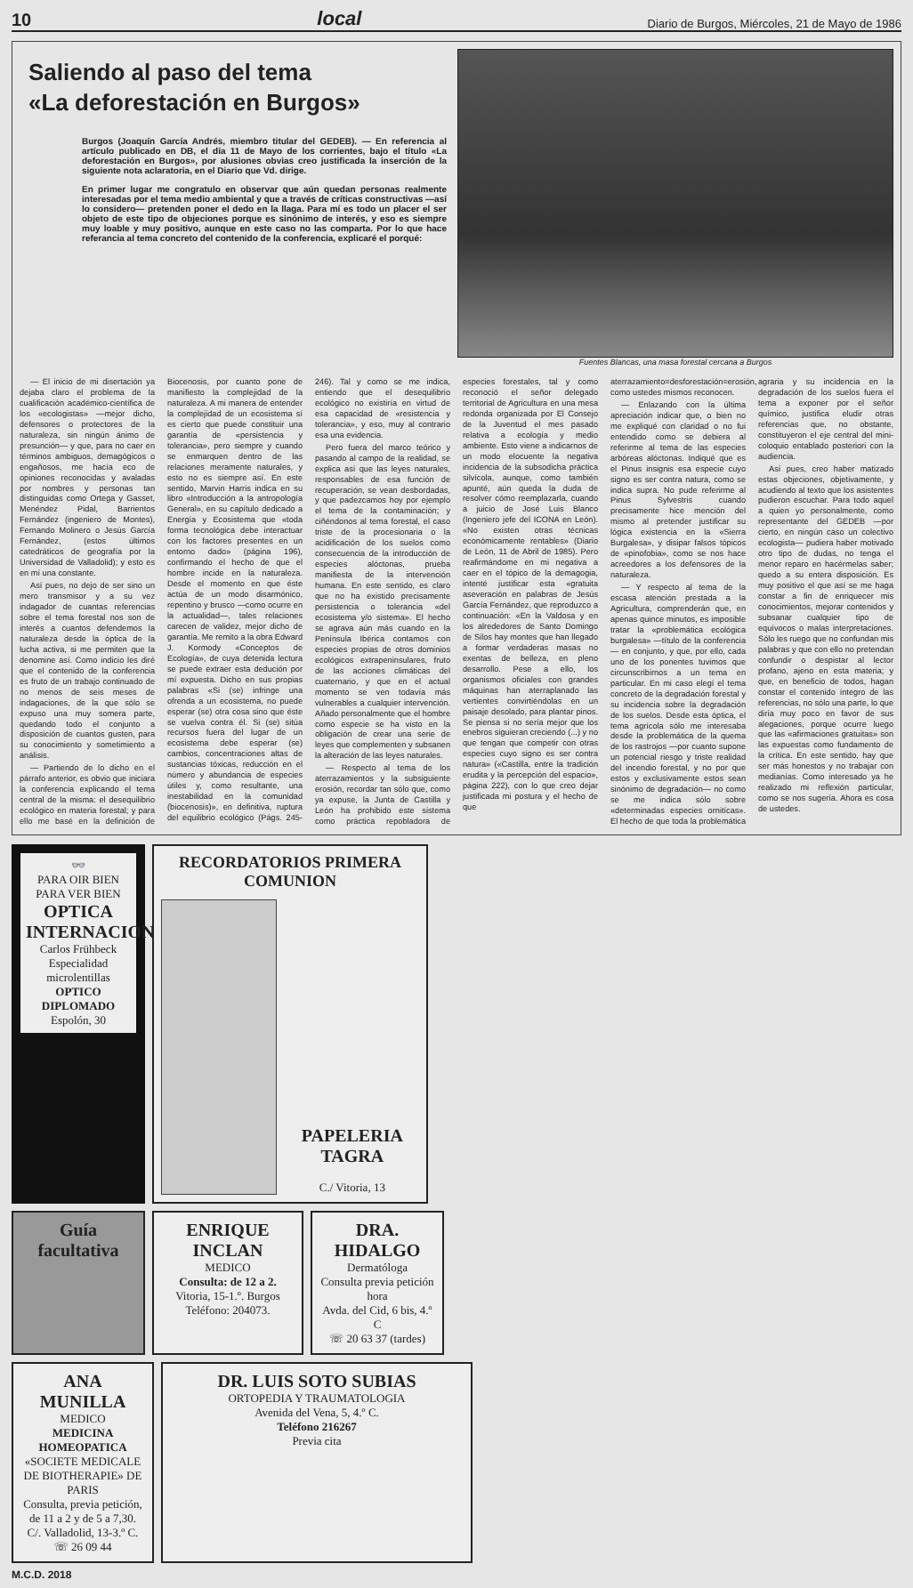10 local Diario de Burgos, Miércoles, 21 de Mayo de 1986
Saliendo al paso del tema
«La deforestación en Burgos»
Burgos (Joaquín García Andrés, miembro titular del GEDEB). — En referencia al artículo publicado en DB, el día 11 de Mayo de los corrientes, bajo el título «La deforestación en Burgos», por alusiones obvias creo justificada la inserción de la siguiente nota aclaratoria, en el Diario que Vd. dirige.
En primer lugar me congratulo en observar que aún quedan personas realmente interesadas por el tema medio ambiental y que a través de críticas constructivas —así lo considero— pretenden poner el dedo en la llaga. Para mí es todo un placer el ser objeto de este tipo de objeciones porque es sinónimo de interés, y eso es siempre muy loable y muy positivo, aunque en este caso no las comparta. Por lo que hace referancia al tema concreto del contenido de la conferencia, explicaré el porqué:
Fuentes Blancas, una masa forestal cercana a Burgos
— El inicio de mi disertación ya dejaba claro el problema de la cualificación académico-científica de los «ecologistas» —mejor dicho, defensores o protectores de la naturaleza, sin ningún ánimo de presunción— y que, para no caer en términos ambiguos, demagógicos o engañosos, me hacía eco de opiniones reconocidas y avaladas por nombres y personas tan distinguidas como Ortega y Gasset, Menéndez Pidal, Barrientos Fernández (ingeniero de Montes), Fernando Molinero o Jesús García Fernández, (estos últimos catedráticos de geografía por la Universidad de Valladolid); y esto es en mí una constante.
Así pues, no dejo de ser sino un mero transmisor y a su vez indagador de cuantas referencias sobre el tema forestal nos son de interés a cuantos defendemos la naturaleza desde la óptica de la lucha activa, si me permiten que la denomine así. Como indicio les diré que el contenido de la conferencia es fruto de un trabajo continuado de no menos de seis meses de indagaciones, de la que sólo se expuso una muy somera parte, quedando todo el conjunto a disposición de cuantos gusten, para su conocimiento y sometimiento a análisis.
— Partiendo de lo dicho en el párrafo anterior, es obvio que iniciara la conferencia explicando el tema central de la misma: el desequilibrio ecológico en materia forestal; y para ello me basé en la definición de Biocenosis, por cuanto pone de manifiesto la complejidad de la naturaleza. A mi manera de entender la complejidad de un ecosistema sí es cierto que puede constituir una garantía de «persistencia y tolerancia», pero siempre y cuando se enmarquen dentro de las relaciones meramente naturales, y esto no es siempre así. En este sentido, Marvin Harris indica en su libro «Introducción a la antropología General», en su capítulo dedicado a Energía y Ecosistema que «toda forma tecnológica debe interactuar con los factores presentes en un entorno dado» (página 196), confirmando el hecho de que el hombre incide en la naturaleza. Desde el momento en que éste actúa de un modo disarmónico, repentino y brusco —como ocurre en la actualidad—, tales relaciones carecen de validez, mejor dicho de garantía. Me remito a la obra Edward J. Kormody «Conceptos de Ecología», de cuya detenida lectura se puede extraer esta dedución por mí expuesta. Dicho en sus propias palabras «Si (se) infringe una ofrenda a un ecosistema, no puede esperar (se) otra cosa sino que éste se vuelva contra él. Si (se) sitúa recursos fuera del lugar de un ecosistema debe esperar (se) cambios, concentraciones altas de sustancias tóxicas, reducción en el número y abundancia de especies útiles y, como resultante, una inestabilidad en la comunidad (biocenosis)», en definitiva, ruptura del equilibrio ecológico (Págs. 245-246). Tal y como se me indica, entiendo que el desequilibrio ecológico no existiría en virtud de esa capacidad de «resistencia y tolerancia», y eso, muy al contrario esa una evidencia.
Pero fuera del marco teórico y pasando al campo de la realidad, se explica así que las leyes naturales, responsables de esa función de recuperación, se vean desbordadas, y que padezcamos hoy por ejemplo el tema de la contaminación; y ciñéndonos al tema forestal, el caso triste de la procesionaria o la acidificación de los suelos como consecuencia de la introducción de especies alóctonas, prueba manifiesta de la intervención humana. En este sentido, es claro que no ha existido precisamente persistencia o tolerancia «del ecosistema y/o sistema». El hecho se agrava aún más cuando en la Península Ibérica contamos con especies propias de otros dominios ecológicos extrapeninsulares, fruto de las acciones climáticas del cuaternario, y que en el actual momento se ven todavía más vulnerables a cualquier intervención. Añado personalmente que el hombre como especie se ha visto en la obligación de crear una serie de leyes que complementen y subsanen la alteración de las leyes naturales.
— Respecto al tema de los aterrazamientos y la subsiguiente erosión, recordar tan sólo que, como ya expuse, la Junta de Castilla y León ha prohibido este sistema como práctica repobladora de especies forestales, tal y como reconoció el señor delegado territorial de Agricultura en una mesa redonda organizada por El Consejo de la Juventud el mes pasado relativa a ecología y medio ambiente. Esto viene a indicarnos de un modo elocuente la negativa incidencia de la subsodicha práctica silvícola, aunque, como también apunté, aún queda la duda de resolver cómo reemplazarla, cuando a juicio de José Luis Blanco (Ingeniero jefe del ICONA en León). «No existen otras técnicas económicamente rentables» (Diario de León, 11 de Abril de 1985). Pero reafirmándome en mi negativa a caer en el tópico de la demagogia, intenté justificar esta «gratuita aseveración en palabras de Jesús García Fernández, que reproduzco a continuación: «En la Valdosa y en los alrededores de Santo Domingo de Silos hay montes que han llegado a formar verdaderas masas no exentas de belleza, en pleno desarrollo. Pese a ello, los organismos oficiales con grandes máquinas han aterraplanado las vertientes convirtiéndolas en un paisaje desolado, para plantar pinos. Se piensa si no sería mejor que los enebros siguieran creciendo (...) y no que tengan que competir con otras especies cuyo signo es ser contra natura» («Castilla, entre la tradición erudita y la percepción del espacio», página 222), con lo que creo dejar justificada mi postura y el hecho de que aterrazamiento=desforestación=erosión, como ustedes mismos reconocen.
— Enlazando con la última apreciación indicar que, o bien no me expliqué con claridad o no fui entendido como se debiera al referirme al tema de las especies arbóreas alóctonas. Indiqué que es el Pinus insignis esa especie cuyo signo es ser contra natura, como se indica supra. No pude referirme al Pinus Sylvestris cuando precisamente hice mención del mismo al pretender justificar su lógica existencia en la «Sierra Burgalesa», y disipar falsos tópicos de «pinofobia», como se nos hace acreedores a los defensores de la naturaleza.
— Y respecto al tema de la escasa atención prestada a la Agricultura, comprenderán que, en apenas quince minutos, es imposible tratar la «problemática ecológica burgalesa» —título de la conferencia— en conjunto, y que, por ello, cada uno de los ponentes tuvimos que circunscribirnos a un tema en particular. En mi caso elegí el tema concreto de la degradación forestal y su incidencia sobre la degradación de los suelos. Desde esta óptica, el tema agrícola sólo me interesaba desde la problemática de la quema de los rastrojos —por cuanto supone un potencial riesgo y triste realidad del incendio forestal, y no por que estos y exclusivamente estos sean sinónimo de degradación— no como se me indica sólo sobre «determinadas especies ornitícas». El hecho de que toda la problemática agraria y su incidencia en la degradación de los suelos fuera el tema a exponer por el señor químico, justifica eludir otras referencias que, no obstante, constituyeron el eje central del mini-coloquio entablado posteriori con la audiencia.
Así pues, creo haber matizado estas objeciones, objetivamente, y acudiendo al texto que los asistentes pudieron escuchar. Para todo aquel a quien yo personalmente, como representante del GEDEB —por cierto, en ningún caso un colectivo ecologista— pudiera haber motivado otro tipo de dudas, no tenga el menor reparo en hacérmelas saber; quedo a su entera disposición. Es muy positivo el que así se me haga constar a fin de enriquecer mis conocimientos, mejorar contenidos y subsanar cualquier tipo de equívocos o malas interpretaciones. Sólo les ruego que no confundan mis palabras y que con ello no pretendan confundir o despistar al lector profano, ajeno en esta materia; y que, en beneficio de todos, hagan constar el contenido íntegro de las referencias, no sólo una parte, lo que diría muy poco en favor de sus alegaciones, porque ocurre luego que las «afirmaciones gratuitas» son las expuestas como fundamento de la crítica. En este sentido, hay que ser más honestos y no trabajar con medianías. Como interesado ya he realizado mi reflexión particular, como se nos sugería. Ahora es cosa de ustedes.
👓
PARA OIR BIEN
PARA VER BIEN
OPTICA INTERNACIONAL
Carlos Frühbeck
Especialidad microlentillas
OPTICO DIPLOMADO
Espolón, 30
RECORDATORIOS PRIMERA COMUNION
PAPELERIA TAGRA
C./ Vitoria, 13
Guía facultativa ENRIQUE INCLAN
MEDICO
Consulta: de 12 a 2.
Vitoria, 15-1.º. Burgos
Teléfono: 204073.
DRA. HIDALGO
Dermatóloga
Consulta previa petición hora
Avda. del Cid, 6 bis, 4.º C
☏ 20 63 37 (tardes)
ANA MUNILLA
MEDICO
MEDICINA HOMEOPATICA
«SOCIETE MEDICALE DE BIOTHERAPIE» DE PARIS
Consulta, previa petición, de 11 a 2 y de 5 a 7,30.
C/. Valladolid, 13-3.º C.
☏ 26 09 44
DR. LUIS SOTO SUBIAS
ORTOPEDIA Y TRAUMATOLOGIA
Avenida del Vena, 5, 4.º C.
Teléfono 216267
Previa cita
M.C.D. 2018